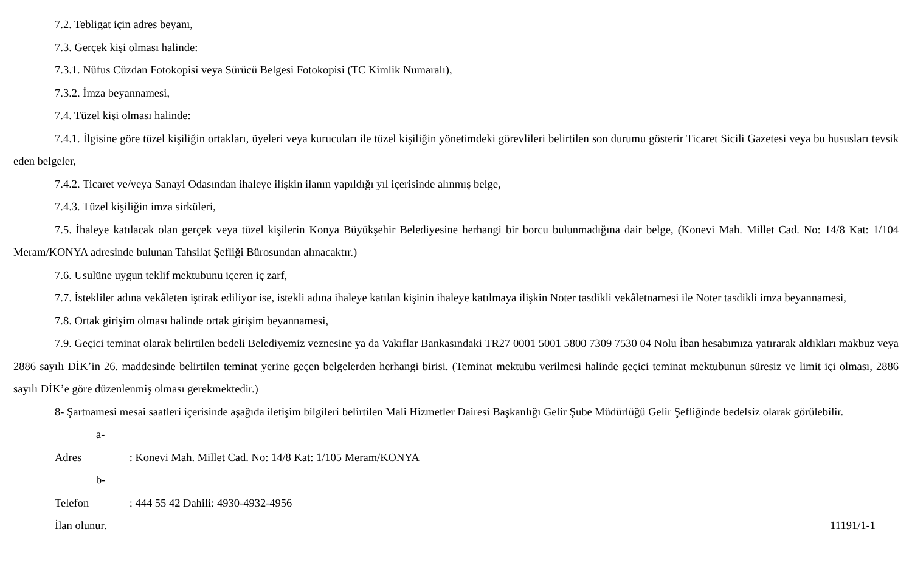7.2. Tebligat için adres beyanı,
7.3. Gerçek kişi olması halinde:
7.3.1. Nüfus Cüzdan Fotokopisi veya Sürücü Belgesi Fotokopisi (TC Kimlik Numaralı),
7.3.2. İmza beyannamesi,
7.4. Tüzel kişi olması halinde:
7.4.1. İlgisine göre tüzel kişiliğin ortakları, üyeleri veya kurucuları ile tüzel kişiliğin yönetimdeki görevlileri belirtilen son durumu gösterir Ticaret Sicili Gazetesi veya bu hususları tevsik eden belgeler,
7.4.2. Ticaret ve/veya Sanayi Odasından ihaleye ilişkin ilanın yapıldığı yıl içerisinde alınmış belge,
7.4.3. Tüzel kişiliğin imza sirküleri,
7.5. İhaleye katılacak olan gerçek veya tüzel kişilerin Konya Büyükşehir Belediyesine herhangi bir borcu bulunmadığına dair belge, (Konevi Mah. Millet Cad. No: 14/8 Kat: 1/104 Meram/KONYA adresinde bulunan Tahsilat Şefliği Bürosundan alınacaktır.)
7.6. Usulüne uygun teklif mektubunu içeren iç zarf,
7.7. İstekliler adına vekâleten iştirak ediliyor ise, istekli adına ihaleye katılan kişinin ihaleye katılmaya ilişkin Noter tasdikli vekâletnamesi ile Noter tasdikli imza beyannamesi,
7.8. Ortak girişim olması halinde ortak girişim beyannamesi,
7.9. Geçici teminat olarak belirtilen bedeli Belediyemiz veznesine ya da Vakıflar Bankasındaki TR27 0001 5001 5800 7309 7530 04 Nolu İban hesabımıza yatırarak aldıkları makbuz veya 2886 sayılı DİK’in 26. maddesinde belirtilen teminat yerine geçen belgelerden herhangi birisi. (Teminat mektubu verilmesi halinde geçici teminat mektubunun süresiz ve limit içi olması, 2886 sayılı DİK’e göre düzenlenmiş olması gerekmektedir.)
8- Şartnamesi mesai saatleri içerisinde aşağıda iletişim bilgileri belirtilen Mali Hizmetler Dairesi Başkanlığı Gelir Şube Müdürlüğü Gelir Şefliğinde bedelsiz olarak görülebilir.
a- Adres : Konevi Mah. Millet Cad. No: 14/8 Kat: 1/105 Meram/KONYA
b- Telefon : 444 55 42 Dahili: 4930-4932-4956
İlan olunur. 11191/1-1